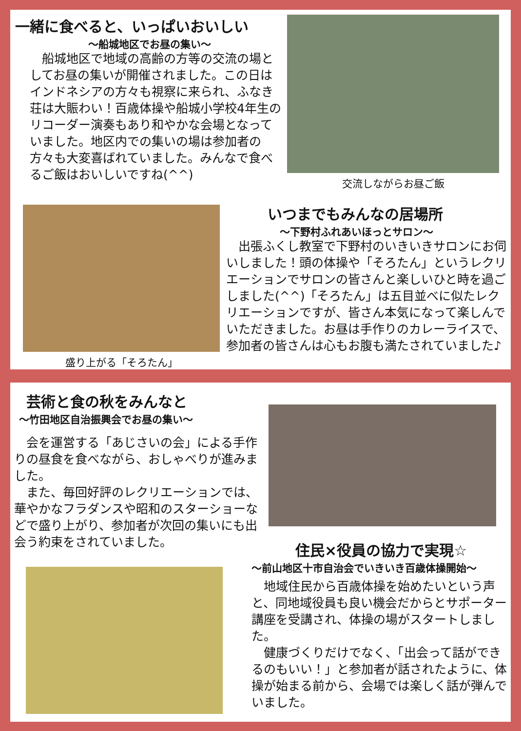一緒に食べると、いっぱいおいしい
～船城地区でお昼の集い～
　船城地区で地域の高齢の方等の交流の場としてお昼の集いが開催されました。この日はインドネシアの方々も視察に来られ、ふなき荘は大賑わい！百歳体操や船城小学校4年生のリコーダー演奏もあり和やかな会場となっていました。地区内での集いの場は参加者の方々も大変喜ばれていました。みんなで食べるご飯はおいしいですね(^^)
交流しながらお昼ご飯
盛り上がる「そろたん」
いつまでもみんなの居場所
～下野村ふれあいほっとサロン～
　出張ふくし教室で下野村のいきいきサロンにお伺いしました！頭の体操や「そろたん」というレクリエーションでサロンの皆さんと楽しいひと時を過ごしました(^^)「そろたん」は五目並べに似たレクリエーションですが、皆さん本気になって楽しんでいただきました。お昼は手作りのカレーライスで、参加者の皆さんは心もお腹も満たされていました♪
芸術と食の秋をみんなと
～竹田地区自治振興会でお昼の集い～
　会を運営する「あじさいの会」による手作りの昼食を食べながら、おしゃべりが進みました。
　また、毎回好評のレクリエーションでは、華やかなフラダンスや昭和のスターショーなどで盛り上がり、参加者が次回の集いにも出会う約束をされていました。
住民×役員の協力で実現☆
～前山地区十市自治会でいきいき百歳体操開始～
　地域住民から百歳体操を始めたいという声と、同地域役員も良い機会だからとサポーター講座を受講され、体操の場がスタートしました。
　健康づくりだけでなく、「出会って話ができるのもいい！」と参加者が話されたように、体操が始まる前から、会場では楽しく話が弾んでいました。